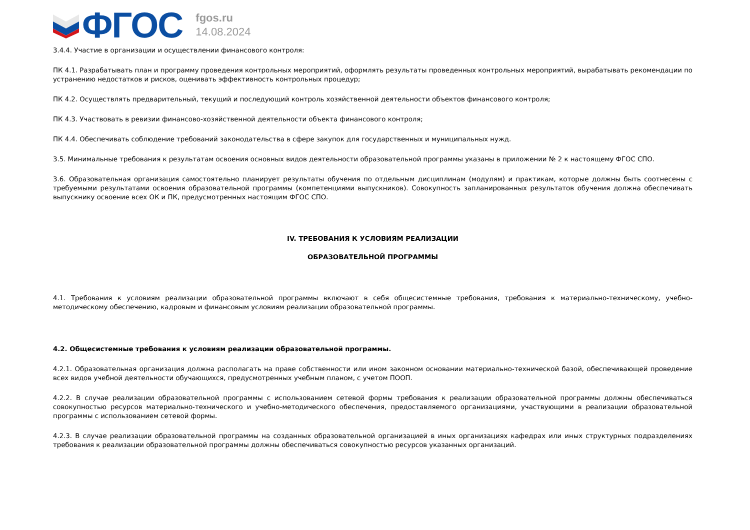ФГОС
fgos.ru
14.08.2024
3.4.4. Участие в организации и осуществлении финансового контроля:
ПК 4.1. Разрабатывать план и программу проведения контрольных мероприятий, оформлять результаты проведенных контрольных мероприятий, вырабатывать рекомендации по устранению недостатков и рисков, оценивать эффективность контрольных процедур;
ПК 4.2. Осуществлять предварительный, текущий и последующий контроль хозяйственной деятельности объектов финансового контроля;
ПК 4.3. Участвовать в ревизии финансово-хозяйственной деятельности объекта финансового контроля;
ПК 4.4. Обеспечивать соблюдение требований законодательства в сфере закупок для государственных и муниципальных нужд.
3.5. Минимальные требования к результатам освоения основных видов деятельности образовательной программы указаны в приложении № 2 к настоящему ФГОС СПО.
3.6. Образовательная организация самостоятельно планирует результаты обучения по отдельным дисциплинам (модулям) и практикам, которые должны быть соотнесены с требуемыми результатами освоения образовательной программы (компетенциями выпускников). Совокупность запланированных результатов обучения должна обеспечивать выпускнику освоение всех ОК и ПК, предусмотренных настоящим ФГОС СПО.
IV. ТРЕБОВАНИЯ К УСЛОВИЯМ РЕАЛИЗАЦИИ
ОБРАЗОВАТЕЛЬНОЙ ПРОГРАММЫ
4.1. Требования к условиям реализации образовательной программы включают в себя общесистемные требования, требования к материально-техническому, учебно-методическому обеспечению, кадровым и финансовым условиям реализации образовательной программы.
4.2. Общесистемные требования к условиям реализации образовательной программы.
4.2.1. Образовательная организация должна располагать на праве собственности или ином законном основании материально-технической базой, обеспечивающей проведение всех видов учебной деятельности обучающихся, предусмотренных учебным планом, с учетом ПООП.
4.2.2. В случае реализации образовательной программы с использованием сетевой формы требования к реализации образовательной программы должны обеспечиваться совокупностью ресурсов материально-технического и учебно-методического обеспечения, предоставляемого организациями, участвующими в реализации образовательной программы с использованием сетевой формы.
4.2.3. В случае реализации образовательной программы на созданных образовательной организацией в иных организациях кафедрах или иных структурных подразделениях требования к реализации образовательной программы должны обеспечиваться совокупностью ресурсов указанных организаций.